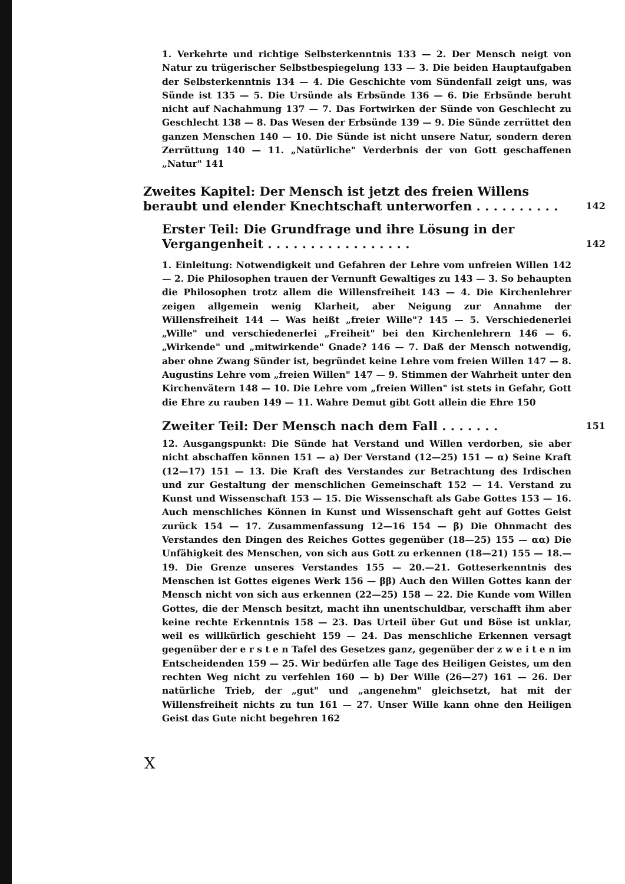1. Verkehrte und richtige Selbsterkenntnis 133 — 2. Der Mensch neigt von Natur zu trügerischer Selbstbespiegelung 133 — 3. Die beiden Hauptaufgaben der Selbsterkenntnis 134 — 4. Die Geschichte vom Sündenfall zeigt uns, was Sünde ist 135 — 5. Die Ursünde als Erbsünde 136 — 6. Die Erbsünde beruht nicht auf Nachahmung 137 — 7. Das Fortwirken der Sünde von Geschlecht zu Geschlecht 138 — 8. Das Wesen der Erbsünde 139 — 9. Die Sünde zerrüttet den ganzen Menschen 140 — 10. Die Sünde ist nicht unsere Natur, sondern deren Zerrüttung 140 — 11. „Natürliche" Verderbnis der von Gott geschaffenen „Natur" 141
Zweites Kapitel: Der Mensch ist jetzt des freien Willens beraubt und elender Knechtschaft unterworfen . . . . . . . . . .
142
Erster Teil: Die Grundfrage und ihre Lösung in der Vergangenheit . . . . . . . . . . . . . . . . .
142
1. Einleitung: Notwendigkeit und Gefahren der Lehre vom unfreien Willen 142 — 2. Die Philosophen trauen der Vernunft Gewaltiges zu 143 — 3. So behaupten die Philosophen trotz allem die Willensfreiheit 143 — 4. Die Kirchenlehrer zeigen allgemein wenig Klarheit, aber Neigung zur Annahme der Willensfreiheit 144 — Was heißt „freier Wille"? 145 — 5. Verschiedenerlei „Wille" und verschiedenerlei „Freiheit" bei den Kirchenlehrern 146 — 6. „Wirkende" und „mitwirkende" Gnade? 146 — 7. Daß der Mensch notwendig, aber ohne Zwang Sünder ist, begründet keine Lehre vom freien Willen 147 — 8. Augustins Lehre vom „freien Willen" 147 — 9. Stimmen der Wahrheit unter den Kirchenvätern 148 — 10. Die Lehre vom „freien Willen" ist stets in Gefahr, Gott die Ehre zu rauben 149 — 11. Wahre Demut gibt Gott allein die Ehre 150
Zweiter Teil: Der Mensch nach dem Fall . . . . . . .
151
12. Ausgangspunkt: Die Sünde hat Verstand und Willen verdorben, sie aber nicht abschaffen können 151 — a) Der Verstand (12—25) 151 — α) Seine Kraft (12—17) 151 — 13. Die Kraft des Verstandes zur Betrachtung des Irdischen und zur Gestaltung der menschlichen Gemeinschaft 152 — 14. Verstand zu Kunst und Wissenschaft 153 — 15. Die Wissenschaft als Gabe Gottes 153 — 16. Auch menschliches Können in Kunst und Wissenschaft geht auf Gottes Geist zurück 154 — 17. Zusammenfassung 12—16 154 — β) Die Ohnmacht des Verstandes den Dingen des Reiches Gottes gegenüber (18—25) 155 — αα) Die Unfähigkeit des Menschen, von sich aus Gott zu erkennen (18—21) 155 — 18.—19. Die Grenze unseres Verstandes 155 — 20.—21. Gotteserkenntnis des Menschen ist Gottes eigenes Werk 156 — ββ) Auch den Willen Gottes kann der Mensch nicht von sich aus erkennen (22—25) 158 — 22. Die Kunde vom Willen Gottes, die der Mensch besitzt, macht ihn unentschuldbar, verschafft ihm aber keine rechte Erkenntnis 158 — 23. Das Urteil über Gut und Böse ist unklar, weil es willkürlich geschieht 159 — 24. Das menschliche Erkennen versagt gegenüber der e r s t e n Tafel des Gesetzes ganz, gegenüber der z w e i t e n im Entscheidenden 159 — 25. Wir bedürfen alle Tage des Heiligen Geistes, um den rechten Weg nicht zu verfehlen 160 — b) Der Wille (26—27) 161 — 26. Der natürliche Trieb, der „gut" und „angenehm" gleichsetzt, hat mit der Willensfreiheit nichts zu tun 161 — 27. Unser Wille kann ohne den Heiligen Geist das Gute nicht begehren 162
X